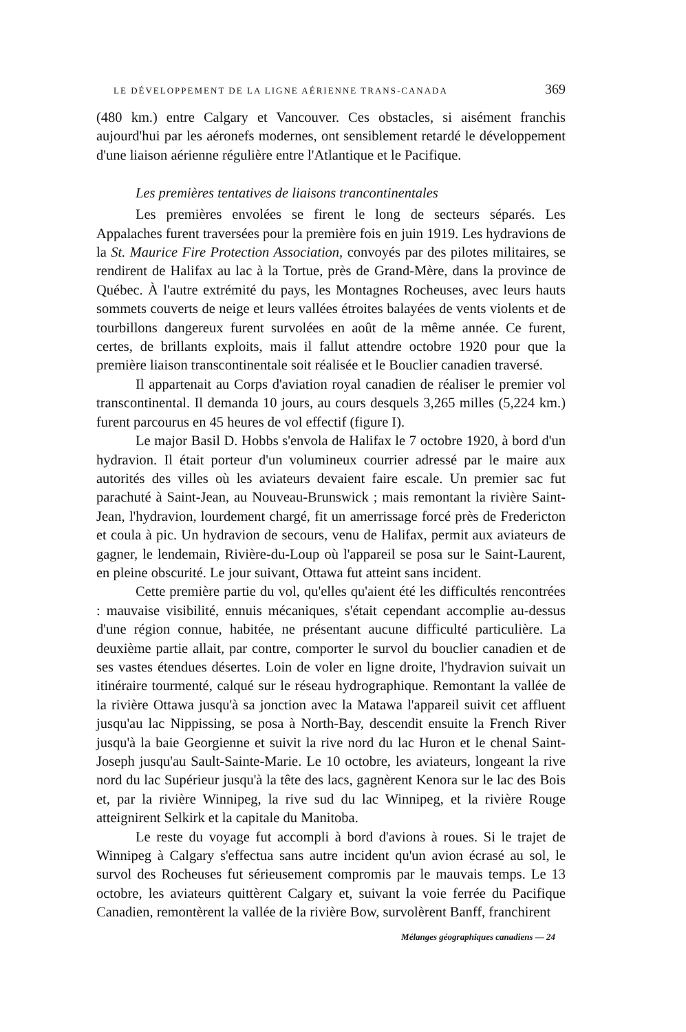LE DÉVELOPPEMENT DE LA LIGNE AÉRIENNE TRANS-CANADA 369
(480 km.) entre Calgary et Vancouver. Ces obstacles, si aisément franchis aujourd'hui par les aéronefs modernes, ont sensiblement retardé le développement d'une liaison aérienne régulière entre l'Atlantique et le Pacifique.
Les premières tentatives de liaisons trancontinentales
Les premières envolées se firent le long de secteurs séparés. Les Appalaches furent traversées pour la première fois en juin 1919. Les hydravions de la St. Maurice Fire Protection Association, convoyés par des pilotes militaires, se rendirent de Halifax au lac à la Tortue, près de Grand-Mère, dans la province de Québec. À l'autre extrémité du pays, les Montagnes Rocheuses, avec leurs hauts sommets couverts de neige et leurs vallées étroites balayées de vents violents et de tourbillons dangereux furent survolées en août de la même année. Ce furent, certes, de brillants exploits, mais il fallut attendre octobre 1920 pour que la première liaison transcontinentale soit réalisée et le Bouclier canadien traversé.
Il appartenait au Corps d'aviation royal canadien de réaliser le premier vol transcontinental. Il demanda 10 jours, au cours desquels 3,265 milles (5,224 km.) furent parcourus en 45 heures de vol effectif (figure I).
Le major Basil D. Hobbs s'envola de Halifax le 7 octobre 1920, à bord d'un hydravion. Il était porteur d'un volumineux courrier adressé par le maire aux autorités des villes où les aviateurs devaient faire escale. Un premier sac fut parachuté à Saint-Jean, au Nouveau-Brunswick ; mais remontant la rivière Saint-Jean, l'hydravion, lourdement chargé, fit un amerrissage forcé près de Fredericton et coula à pic. Un hydravion de secours, venu de Halifax, permit aux aviateurs de gagner, le lendemain, Rivière-du-Loup où l'appareil se posa sur le Saint-Laurent, en pleine obscurité. Le jour suivant, Ottawa fut atteint sans incident.
Cette première partie du vol, qu'elles qu'aient été les difficultés rencontrées : mauvaise visibilité, ennuis mécaniques, s'était cependant accomplie au-dessus d'une région connue, habitée, ne présentant aucune difficulté particulière. La deuxième partie allait, par contre, comporter le survol du bouclier canadien et de ses vastes étendues désertes. Loin de voler en ligne droite, l'hydravion suivait un itinéraire tourmenté, calqué sur le réseau hydrographique. Remontant la vallée de la rivière Ottawa jusqu'à sa jonction avec la Matawa l'appareil suivit cet affluent jusqu'au lac Nippissing, se posa à North-Bay, descendit ensuite la French River jusqu'à la baie Georgienne et suivit la rive nord du lac Huron et le chenal Saint-Joseph jusqu'au Sault-Sainte-Marie. Le 10 octobre, les aviateurs, longeant la rive nord du lac Supérieur jusqu'à la tête des lacs, gagnèrent Kenora sur le lac des Bois et, par la rivière Winnipeg, la rive sud du lac Winnipeg, et la rivière Rouge atteignirent Selkirk et la capitale du Manitoba.
Le reste du voyage fut accompli à bord d'avions à roues. Si le trajet de Winnipeg à Calgary s'effectua sans autre incident qu'un avion écrasé au sol, le survol des Rocheuses fut sérieusement compromis par le mauvais temps. Le 13 octobre, les aviateurs quittèrent Calgary et, suivant la voie ferrée du Pacifique Canadien, remontèrent la vallée de la rivière Bow, survolèrent Banff, franchirent
Mélanges géographiques canadiens — 24